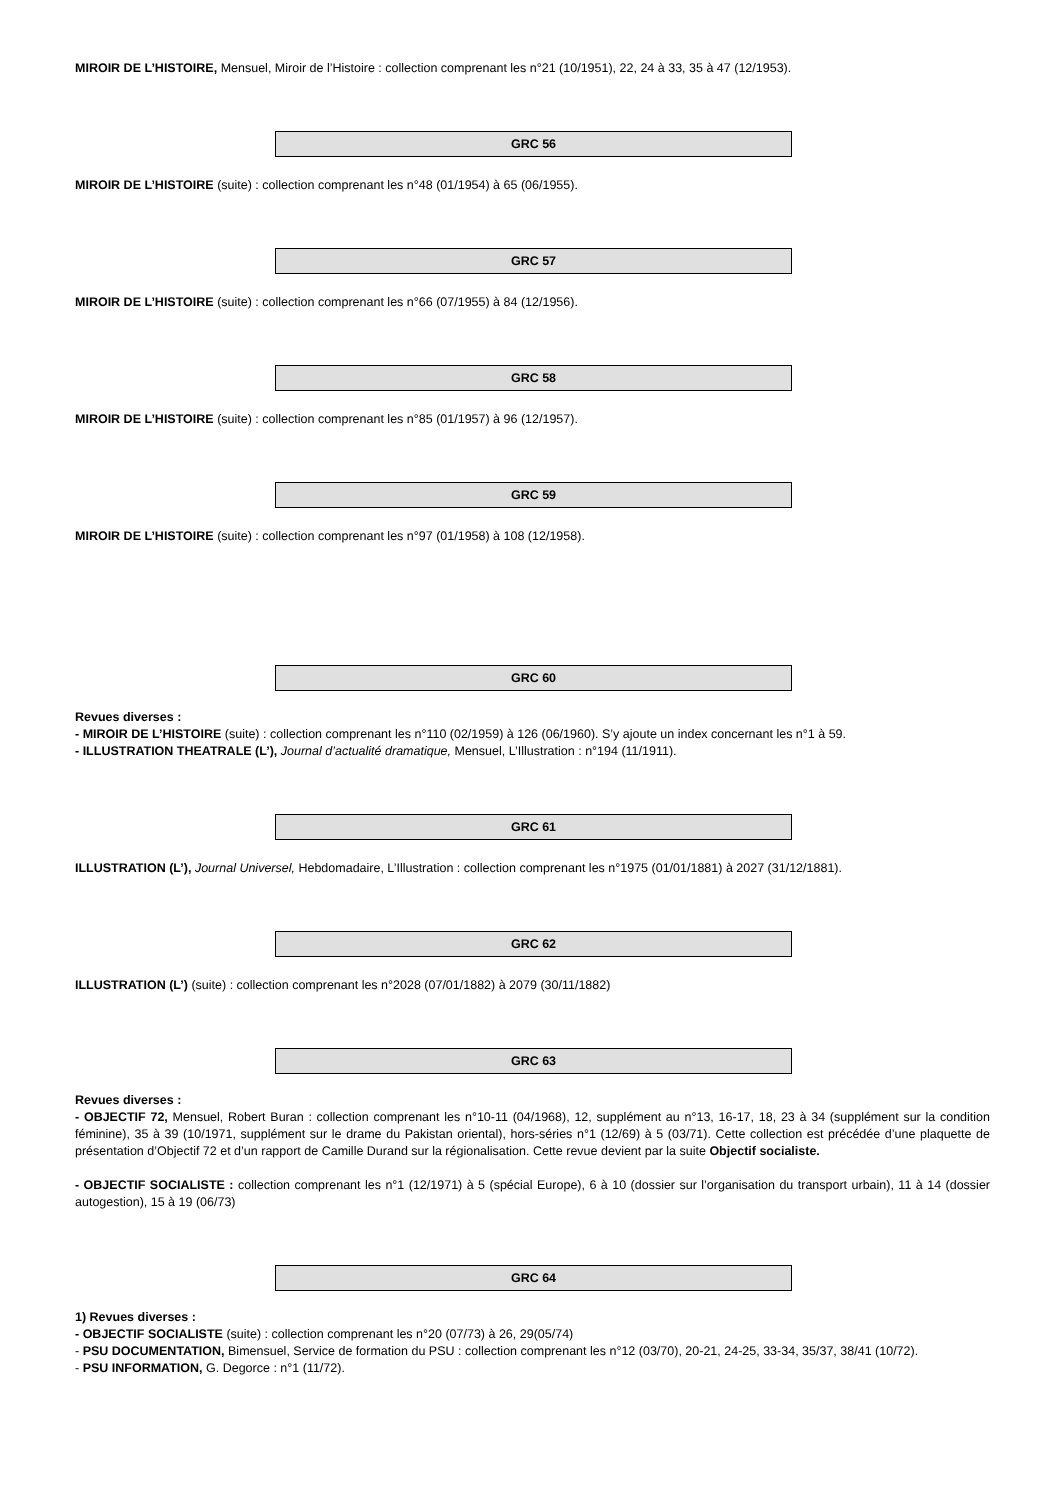MIROIR DE L’HISTOIRE, Mensuel, Miroir de l’Histoire : collection comprenant les n°21 (10/1951), 22, 24 à 33, 35 à 47 (12/1953).
GRC 56
MIROIR DE L’HISTOIRE (suite) : collection comprenant les n°48 (01/1954) à 65 (06/1955).
GRC 57
MIROIR DE L’HISTOIRE (suite) : collection comprenant les n°66 (07/1955) à 84 (12/1956).
GRC 58
MIROIR DE L’HISTOIRE (suite) : collection comprenant les n°85 (01/1957) à 96 (12/1957).
GRC 59
MIROIR DE L’HISTOIRE (suite) : collection comprenant les n°97 (01/1958) à 108 (12/1958).
GRC 60
Revues diverses :
- MIROIR DE L’HISTOIRE (suite) : collection comprenant les n°110 (02/1959) à 126 (06/1960). S’y ajoute un index concernant les n°1 à 59.
- ILLUSTRATION THEATRALE (L’), Journal d’actualité dramatique, Mensuel, L’Illustration : n°194 (11/1911).
GRC 61
ILLUSTRATION (L’), Journal Universel, Hebdomadaire, L’Illustration : collection comprenant les n°1975 (01/01/1881) à 2027 (31/12/1881).
GRC 62
ILLUSTRATION (L’) (suite) : collection comprenant les n°2028 (07/01/1882) à 2079 (30/11/1882)
GRC 63
Revues diverses :
- OBJECTIF 72, Mensuel, Robert Buran : collection comprenant les n°10-11 (04/1968), 12, supplément au n°13, 16-17, 18, 23 à 34 (supplément sur la condition féminine), 35 à 39 (10/1971, supplément sur le drame du Pakistan oriental), hors-séries n°1 (12/69) à 5 (03/71). Cette collection est précédée d’une plaquette de présentation d’Objectif 72 et d’un rapport de Camille Durand sur la régionalisation. Cette revue devient par la suite Objectif socialiste.
- OBJECTIF SOCIALISTE : collection comprenant les n°1 (12/1971) à 5 (spécial Europe), 6 à 10 (dossier sur l’organisation du transport urbain), 11 à 14 (dossier autogestion), 15 à 19 (06/73)
GRC 64
1) Revues diverses :
- OBJECTIF SOCIALISTE (suite) : collection comprenant les n°20 (07/73) à 26, 29(05/74)
- PSU DOCUMENTATION, Bimensuel, Service de formation du PSU : collection comprenant les n°12 (03/70), 20-21, 24-25, 33-34, 35/37, 38/41 (10/72).
- PSU INFORMATION, G. Degorce : n°1 (11/72).